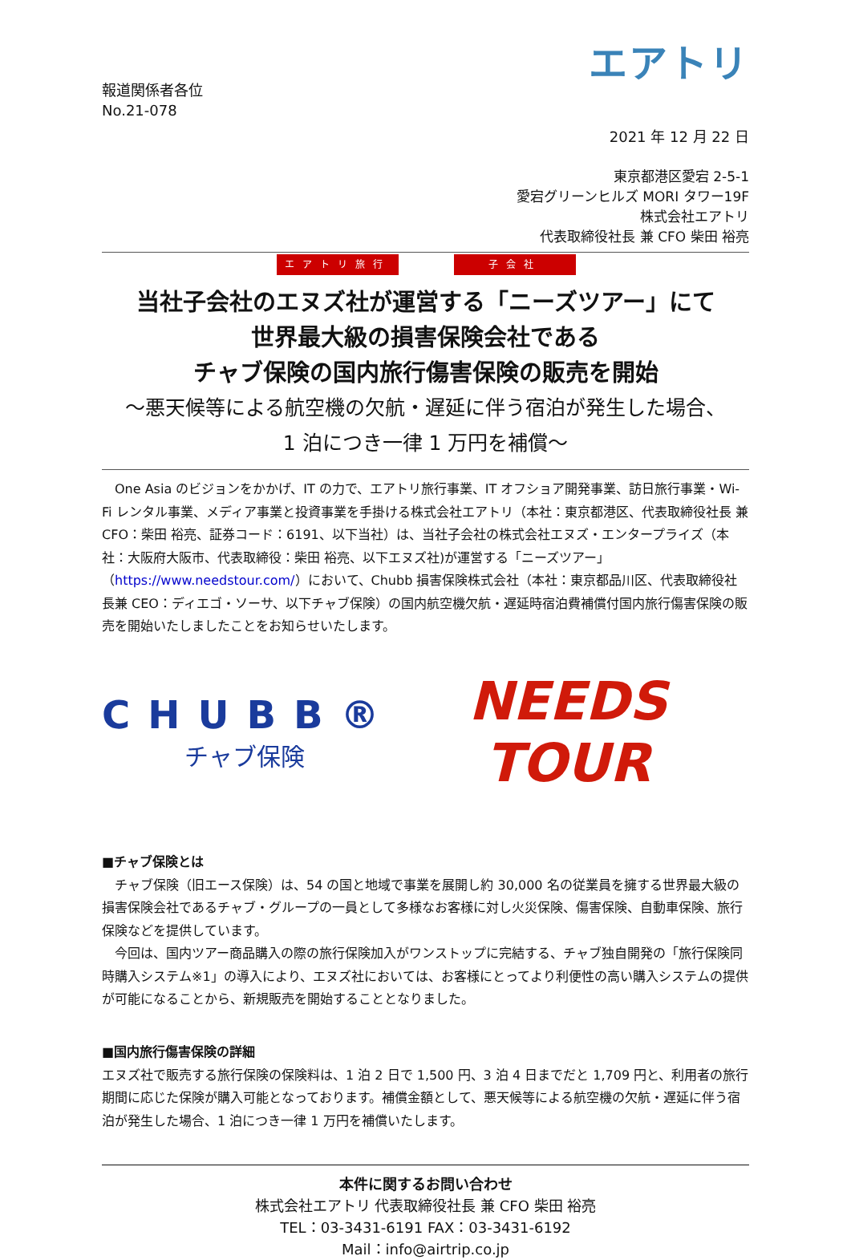エアトリ
報道関係者各位
No.21-078
2021 年 12 月 22 日
東京都港区愛宕 2-5-1
愛宕グリーンヒルズ MORI タワー19F
株式会社エアトリ
代表取締役社長 兼 CFO 柴田 裕亮
エアトリ旅行 子会社
当社子会社のエヌズ社が運営する「ニーズツアー」にて
世界最大級の損害保険会社である
チャブ保険の国内旅行傷害保険の販売を開始
～悪天候等による航空機の欠航・遅延に伴う宿泊が発生した場合、
1 泊につき一律 1 万円を補償～
　One Asia のビジョンをかかげ、IT の力で、エアトリ旅行事業、IT オフショア開発事業、訪日旅行事業・Wi-Fi レンタル事業、メディア事業と投資事業を手掛ける株式会社エアトリ（本社：東京都港区、代表取締役社長 兼 CFO：柴田 裕亮、証券コード：6191、以下当社）は、当社子会社の株式会社エヌズ・エンタープライズ（本社：大阪府大阪市、代表取締役：柴田 裕亮、以下エヌズ社)が運営する「ニーズツアー」（https://www.needstour.com/）において、Chubb 損害保険株式会社（本社：東京都品川区、代表取締役社長兼 CEO：ディエゴ・ソーサ、以下チャブ保険）の国内航空機欠航・遅延時宿泊費補償付国内旅行傷害保険の販売を開始いたしましたことをお知らせいたします。
CHUBB®
チャブ保険
NEEDS TOUR
■チャブ保険とは
　チャブ保険（旧エース保険）は、54 の国と地域で事業を展開し約 30,000 名の従業員を擁する世界最大級の損害保険会社であるチャブ・グループの一員として多様なお客様に対し火災保険、傷害保険、自動車保険、旅行保険などを提供しています。
　今回は、国内ツアー商品購入の際の旅行保険加入がワンストップに完結する、チャブ独自開発の「旅行保険同時購入システム※1」の導入により、エヌズ社においては、お客様にとってより利便性の高い購入システムの提供が可能になることから、新規販売を開始することとなりました。
■国内旅行傷害保険の詳細
エヌズ社で販売する旅行保険の保険料は、1 泊 2 日で 1,500 円、3 泊 4 日までだと 1,709 円と、利用者の旅行期間に応じた保険が購入可能となっております。補償金額として、悪天候等による航空機の欠航・遅延に伴う宿泊が発生した場合、1 泊につき一律 1 万円を補償いたします。
本件に関するお問い合わせ
株式会社エアトリ 代表取締役社長 兼 CFO 柴田 裕亮
TEL：03-3431-6191 FAX：03-3431-6192
Mail：info@airtrip.co.jp